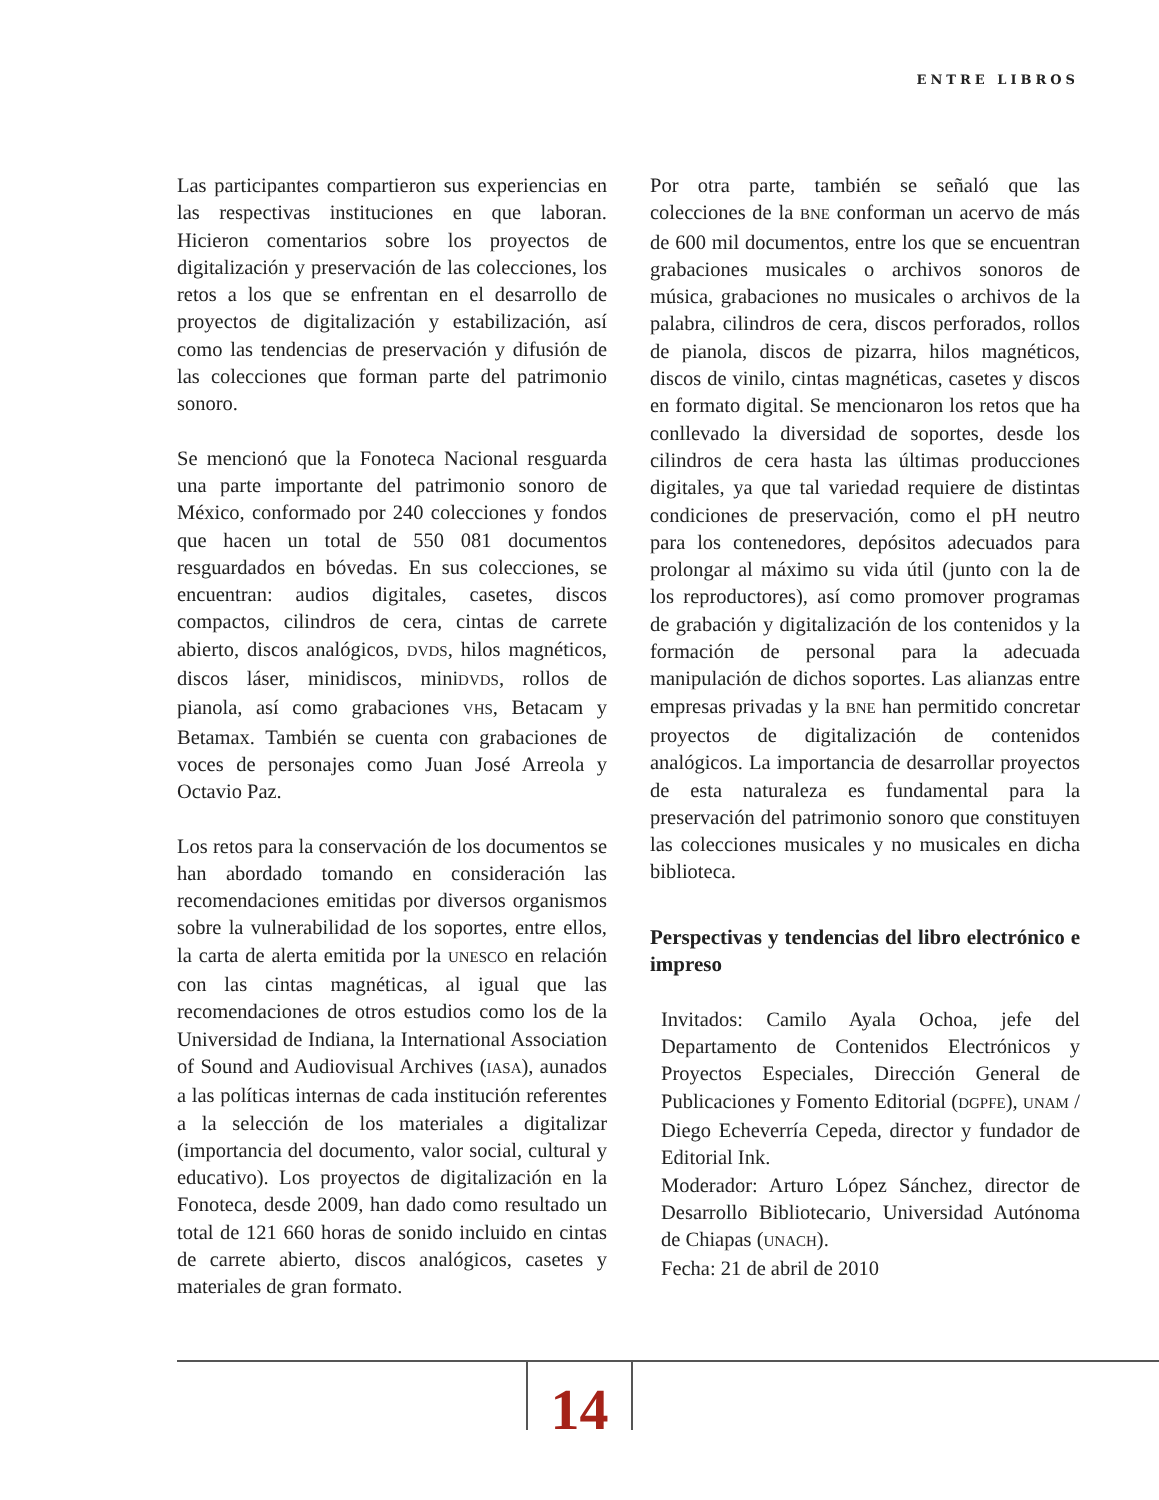ENTRE LIBROS
Las participantes compartieron sus experiencias en las respectivas instituciones en que laboran. Hicieron comentarios sobre los proyectos de digitalización y preservación de las colecciones, los retos a los que se enfrentan en el desarrollo de proyectos de digitalización y estabilización, así como las tendencias de preservación y difusión de las colecciones que forman parte del patrimonio sonoro.
Se mencionó que la Fonoteca Nacional resguarda una parte importante del patrimonio sonoro de México, conformado por 240 colecciones y fondos que hacen un total de 550 081 documentos resguardados en bóvedas. En sus colecciones, se encuentran: audios digitales, casetes, discos compactos, cilindros de cera, cintas de carrete abierto, discos analógicos, DVDS, hilos magnéticos, discos láser, minidiscos, miniDVDS, rollos de pianola, así como grabaciones VHS, Betacam y Betamax. También se cuenta con grabaciones de voces de personajes como Juan José Arreola y Octavio Paz.
Los retos para la conservación de los documentos se han abordado tomando en consideración las recomendaciones emitidas por diversos organismos sobre la vulnerabilidad de los soportes, entre ellos, la carta de alerta emitida por la UNESCO en relación con las cintas magnéticas, al igual que las recomendaciones de otros estudios como los de la Universidad de Indiana, la International Association of Sound and Audiovisual Archives (IASA), aunados a las políticas internas de cada institución referentes a la selección de los materiales a digitalizar (importancia del documento, valor social, cultural y educativo). Los proyectos de digitalización en la Fonoteca, desde 2009, han dado como resultado un total de 121 660 horas de sonido incluido en cintas de carrete abierto, discos analógicos, casetes y materiales de gran formato.
Por otra parte, también se señaló que las colecciones de la BNE conforman un acervo de más de 600 mil documentos, entre los que se encuentran grabaciones musicales o archivos sonoros de música, grabaciones no musicales o archivos de la palabra, cilindros de cera, discos perforados, rollos de pianola, discos de pizarra, hilos magnéticos, discos de vinilo, cintas magnéticas, casetes y discos en formato digital. Se mencionaron los retos que ha conllevado la diversidad de soportes, desde los cilindros de cera hasta las últimas producciones digitales, ya que tal variedad requiere de distintas condiciones de preservación, como el pH neutro para los contenedores, depósitos adecuados para prolongar al máximo su vida útil (junto con la de los reproductores), así como promover programas de grabación y digitalización de los contenidos y la formación de personal para la adecuada manipulación de dichos soportes. Las alianzas entre empresas privadas y la BNE han permitido concretar proyectos de digitalización de contenidos analógicos. La importancia de desarrollar proyectos de esta naturaleza es fundamental para la preservación del patrimonio sonoro que constituyen las colecciones musicales y no musicales en dicha biblioteca.
Perspectivas y tendencias del libro electrónico e impreso
Invitados: Camilo Ayala Ochoa, jefe del Departamento de Contenidos Electrónicos y Proyectos Especiales, Dirección General de Publicaciones y Fomento Editorial (DGPFE), UNAM / Diego Echeverría Cepeda, director y fundador de Editorial Ink.
Moderador: Arturo López Sánchez, director de Desarrollo Bibliotecario, Universidad Autónoma de Chiapas (UNACH).
Fecha: 21 de abril de 2010
14